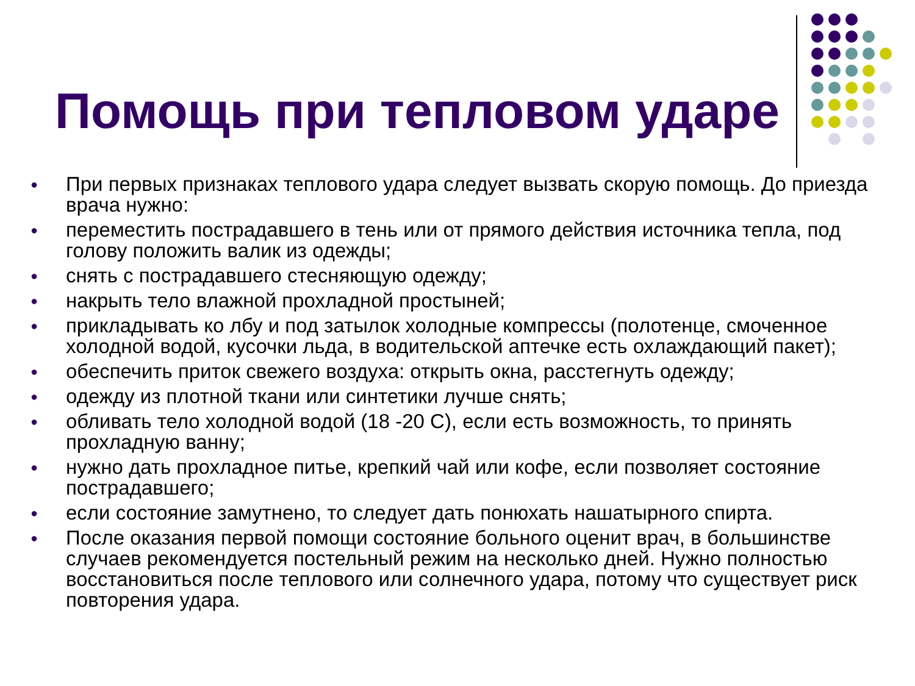Помощь при тепловом ударе
● При первых признаках теплового удара следует вызвать скорую помощь. До приезда врача нужно:
● переместить пострадавшего в тень или от прямого действия источника тепла, под голову положить валик из одежды;
● снять с пострадавшего стесняющую одежду;
● накрыть тело влажной прохладной простыней;
● прикладывать ко лбу и под затылок холодные компрессы (полотенце, смоченное холодной водой, кусочки льда, в водительской аптечке есть охлаждающий пакет);
● обеспечить приток свежего воздуха: открыть окна, расстегнуть одежду;
● одежду из плотной ткани или синтетики лучше снять;
● обливать тело холодной водой (18 -20 С), если есть возможность, то принять прохладную ванну;
● нужно дать прохладное питье, крепкий чай или кофе, если позволяет состояние пострадавшего;
● если состояние замутнено, то следует дать понюхать нашатырного спирта.
● После оказания первой помощи состояние больного оценит врач, в большинстве случаев рекомендуется постельный режим на несколько дней. Нужно полностью восстановиться после теплового или солнечного удара, потому что существует риск повторения удара.